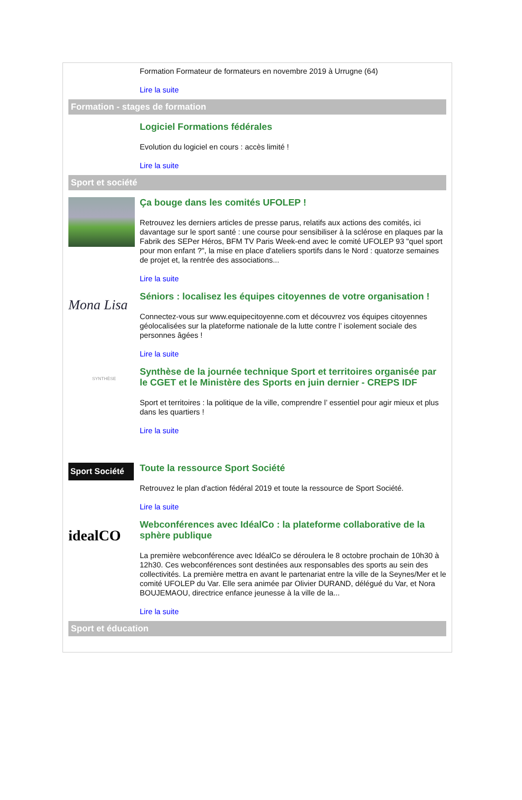Formation Formateur de formateurs en novembre 2019 à Urrugne (64)
Lire la suite
Formation - stages de formation
Logiciel Formations fédérales
Evolution du logiciel en cours : accès limité !
Lire la suite
Sport et société
Ça bouge dans les comités UFOLEP !
Retrouvez les derniers articles de presse parus, relatifs aux actions des comités, ici davantage sur le sport santé : une course pour sensibiliser à la sclérose en plaques par la Fabrik des SEPer Héros, BFM TV Paris Week-end avec le comité UFOLEP 93 "quel sport pour mon enfant ?", la mise en place d'ateliers sportifs dans le Nord : quatorze semaines de projet et, la rentrée des associations...
Lire la suite
Mona Lisa
Séniors : localisez les équipes citoyennes de votre organisation !
Connectez-vous sur www.equipecitoyenne.com et découvrez vos équipes citoyennes géolocalisées sur la plateforme nationale de la lutte contre l’ isolement sociale des personnes âgées !
Lire la suite
SYNTHÈSE
Synthèse de la journée technique Sport et territoires organisée par le CGET et le Ministère des Sports en juin dernier - CREPS IDF
Sport et territoires : la politique de la ville, comprendre l’ essentiel pour agir mieux et plus dans les quartiers !
Lire la suite
Sport Société
Toute la ressource Sport Société
Retrouvez le plan d'action fédéral 2019 et toute la ressource de Sport Société.
Lire la suite
idealCO
Webconférences avec IdéalCo : la plateforme collaborative de la sphère publique
La première webconférence avec IdéalCo se déroulera le 8 octobre prochain de 10h30 à 12h30. Ces webconférences sont destinées aux responsables des sports au sein des collectivités. La première mettra en avant le partenariat entre la ville de la Seynes/Mer et le comité UFOLEP du Var. Elle sera animée par Olivier DURAND, délégué du Var, et Nora BOUJEMAOU, directrice enfance jeunesse à la ville de la...
Lire la suite
Sport et éducation